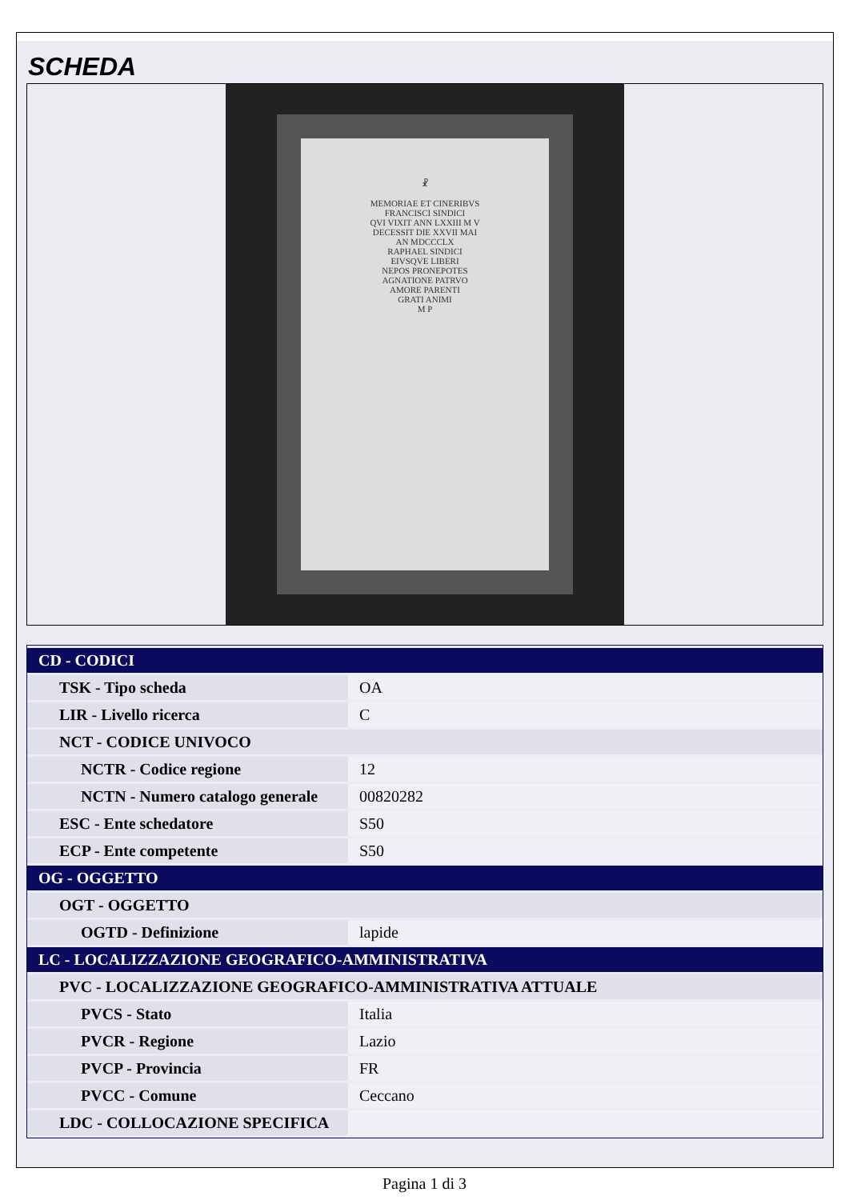SCHEDA
☧
MEMORIAE ET CINERIBVS
FRANCISCI SINDICI
QVI VIXIT ANN LXXIII M V
DECESSIT DIE XXVII MAI
AN MDCCCLX
RAPHAEL SINDICI
EIVSQVE LIBERI
NEPOS PRONEPOTES
AGNATIONE PATRVO
AMORE PARENTI
GRATI ANIMI
M P
| CD - CODICI | |
| TSK - Tipo scheda | OA |
| LIR - Livello ricerca | C |
| NCT - CODICE UNIVOCO | |
| NCTR - Codice regione | 12 |
| NCTN - Numero catalogo generale | 00820282 |
| ESC - Ente schedatore | S50 |
| ECP - Ente competente | S50 |
| OG - OGGETTO | |
| OGT - OGGETTO | |
| OGTD - Definizione | lapide |
| LC - LOCALIZZAZIONE GEOGRAFICO-AMMINISTRATIVA | |
| PVC - LOCALIZZAZIONE GEOGRAFICO-AMMINISTRATIVA ATTUALE | |
| PVCS - Stato | Italia |
| PVCR - Regione | Lazio |
| PVCP - Provincia | FR |
| PVCC - Comune | Ceccano |
| LDC - COLLOCAZIONE SPECIFICA | |
Pagina 1 di 3